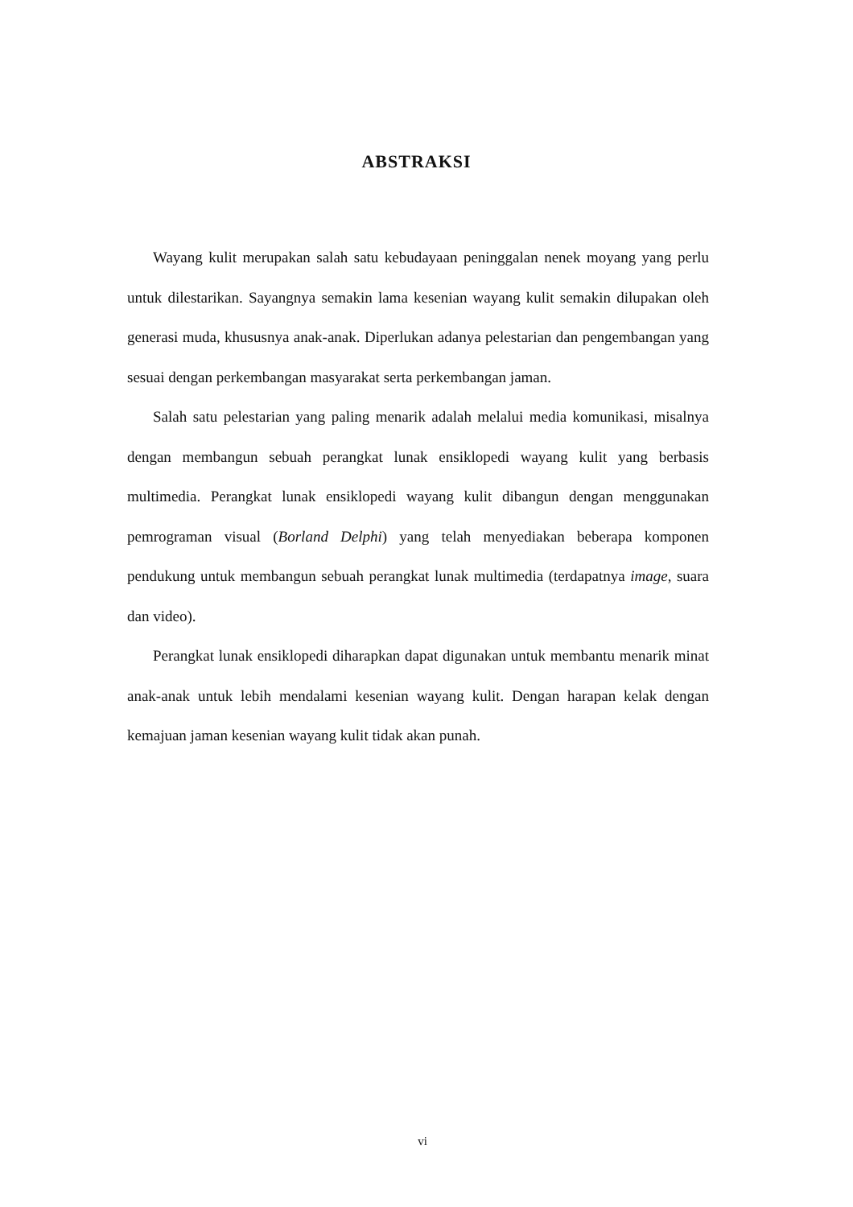ABSTRAKSI
Wayang kulit merupakan salah satu kebudayaan peninggalan nenek moyang yang perlu untuk dilestarikan. Sayangnya semakin lama kesenian wayang kulit semakin dilupakan oleh generasi muda, khususnya anak-anak. Diperlukan adanya pelestarian dan pengembangan yang sesuai dengan perkembangan masyarakat serta perkembangan jaman.
Salah satu pelestarian yang paling menarik adalah melalui media komunikasi, misalnya dengan membangun sebuah perangkat lunak ensiklopedi wayang kulit yang berbasis multimedia. Perangkat lunak ensiklopedi wayang kulit dibangun dengan menggunakan pemrograman visual (Borland Delphi) yang telah menyediakan beberapa komponen pendukung untuk membangun sebuah perangkat lunak multimedia (terdapatnya image, suara dan video).
Perangkat lunak ensiklopedi diharapkan dapat digunakan untuk membantu menarik minat anak-anak untuk lebih mendalami kesenian wayang kulit. Dengan harapan kelak dengan kemajuan jaman kesenian wayang kulit tidak akan punah.
vi